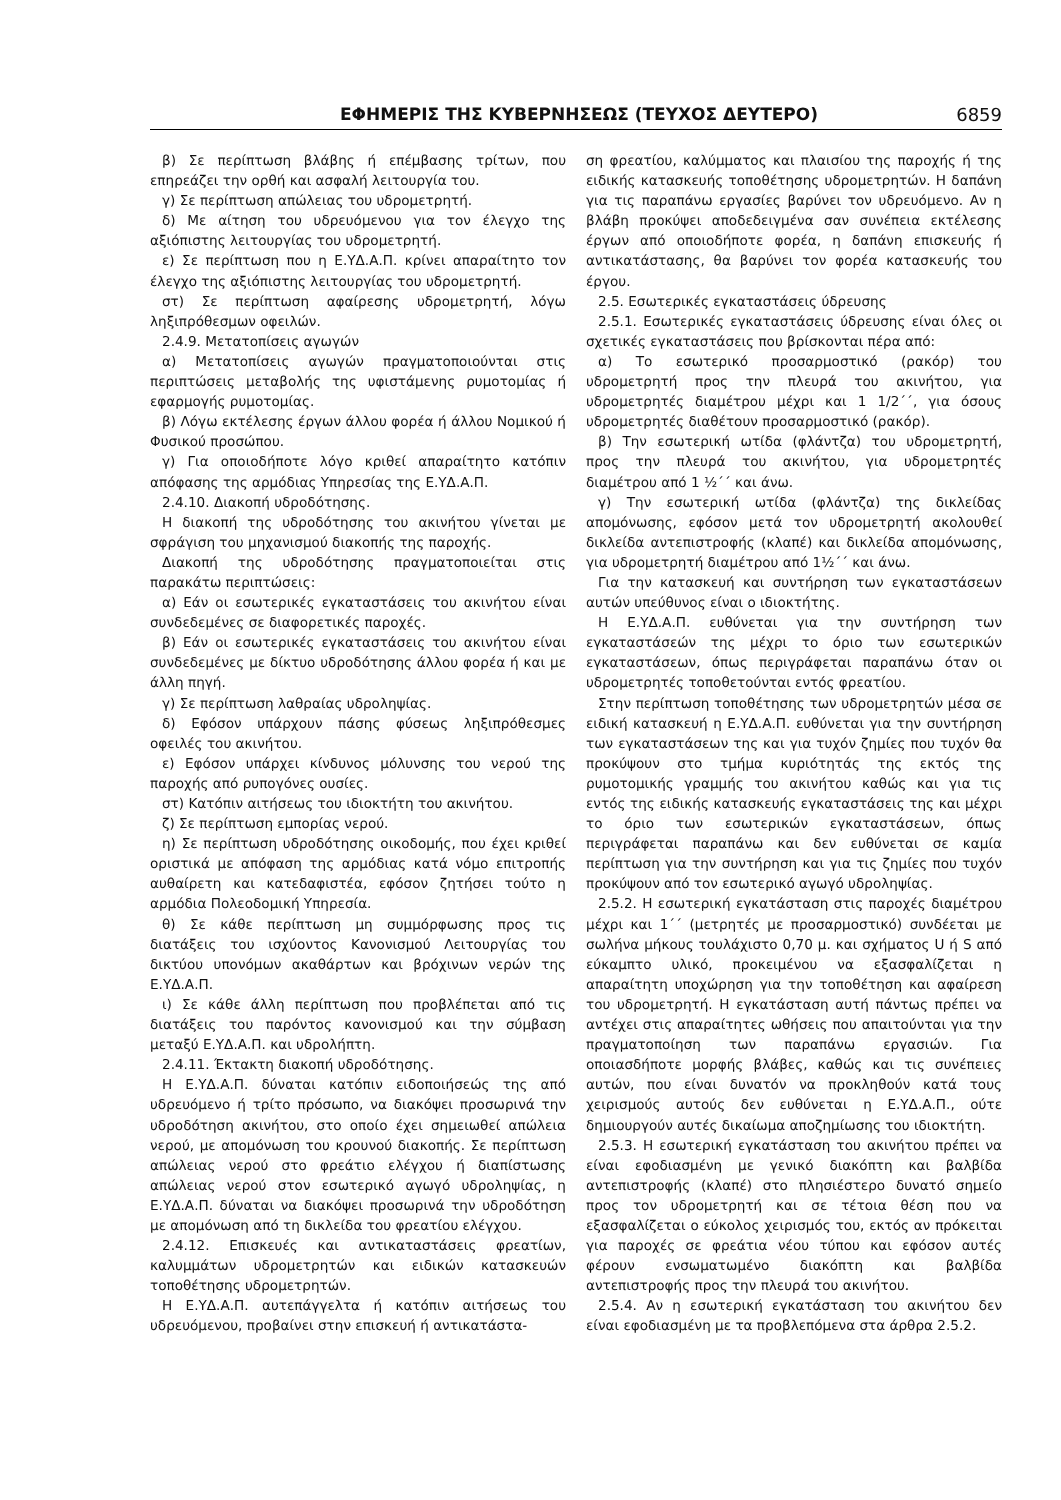ΕΦΗΜΕΡΙΣ ΤΗΣ ΚΥΒΕΡΝΗΣΕΩΣ (ΤΕΥΧΟΣ ΔΕΥΤΕΡΟ) 6859
β) Σε περίπτωση βλάβης ή επέμβασης τρίτων, που επηρεάζει την ορθή και ασφαλή λειτουργία του.
γ) Σε περίπτωση απώλειας του υδρομετρητή.
δ) Με αίτηση του υδρευόμενου για τον έλεγχο της αξιόπιστης λειτουργίας του υδρομετρητή.
ε) Σε περίπτωση που η Ε.ΥΔ.Α.Π. κρίνει απαραίτητο τον έλεγχο της αξιόπιστης λειτουργίας του υδρομετρητή.
στ) Σε περίπτωση αφαίρεσης υδρομετρητή, λόγω ληξιπρόθεσμων οφειλών.
2.4.9. Μετατοπίσεις αγωγών
α) Μετατοπίσεις αγωγών πραγματοποιούνται στις περιπτώσεις μεταβολής της υφιστάμενης ρυμοτομίας ή εφαρμογής ρυμοτομίας.
β) Λόγω εκτέλεσης έργων άλλου φορέα ή άλλου Νομικού ή Φυσικού προσώπου.
γ) Για οποιοδήποτε λόγο κριθεί απαραίτητο κατόπιν απόφασης της αρμόδιας Υπηρεσίας της Ε.ΥΔ.Α.Π.
2.4.10. Διακοπή υδροδότησης.
Η διακοπή της υδροδότησης του ακινήτου γίνεται με σφράγιση του μηχανισμού διακοπής της παροχής.
Διακοπή της υδροδότησης πραγματοποιείται στις παρακάτω περιπτώσεις:
α) Εάν οι εσωτερικές εγκαταστάσεις του ακινήτου είναι συνδεδεμένες σε διαφορετικές παροχές.
β) Εάν οι εσωτερικές εγκαταστάσεις του ακινήτου είναι συνδεδεμένες με δίκτυο υδροδότησης άλλου φορέα ή και με άλλη πηγή.
γ) Σε περίπτωση λαθραίας υδροληψίας.
δ) Εφόσον υπάρχουν πάσης φύσεως ληξιπρόθεσμες οφειλές του ακινήτου.
ε) Εφόσον υπάρχει κίνδυνος μόλυνσης του νερού της παροχής από ρυπογόνες ουσίες.
στ) Κατόπιν αιτήσεως του ιδιοκτήτη του ακινήτου.
ζ) Σε περίπτωση εμπορίας νερού.
η) Σε περίπτωση υδροδότησης οικοδομής, που έχει κριθεί οριστικά με απόφαση της αρμόδιας κατά νόμο επιτροπής αυθαίρετη και κατεδαφιστέα, εφόσον ζητήσει τούτο η αρμόδια Πολεοδομική Υπηρεσία.
θ) Σε κάθε περίπτωση μη συμμόρφωσης προς τις διατάξεις του ισχύοντος Κανονισμού Λειτουργίας του δικτύου υπονόμων ακαθάρτων και βρόχινων νερών της Ε.ΥΔ.Α.Π.
ι) Σε κάθε άλλη περίπτωση που προβλέπεται από τις διατάξεις του παρόντος κανονισμού και την σύμβαση μεταξύ Ε.ΥΔ.Α.Π. και υδρολήπτη.
2.4.11. Έκτακτη διακοπή υδροδότησης.
Η Ε.ΥΔ.Α.Π. δύναται κατόπιν ειδοποιήσεώς της από υδρευόμενο ή τρίτο πρόσωπο, να διακόψει προσωρινά την υδροδότηση ακινήτου, στο οποίο έχει σημειωθεί απώλεια νερού, με απομόνωση του κρουνού διακοπής. Σε περίπτωση απώλειας νερού στο φρεάτιο ελέγχου ή διαπίστωσης απώλειας νερού στον εσωτερικό αγωγό υδροληψίας, η Ε.ΥΔ.Α.Π. δύναται να διακόψει προσωρινά την υδροδότηση με απομόνωση από τη δικλείδα του φρεατίου ελέγχου.
2.4.12. Επισκευές και αντικαταστάσεις φρεατίων, καλυμμάτων υδρομετρητών και ειδικών κατασκευών τοποθέτησης υδρομετρητών.
Η Ε.ΥΔ.Α.Π. αυτεπάγγελτα ή κατόπιν αιτήσεως του υδρευόμενου, προβαίνει στην επισκευή ή αντικατάστα-
ση φρεατίου, καλύμματος και πλαισίου της παροχής ή της ειδικής κατασκευής τοποθέτησης υδρομετρητών. Η δαπάνη για τις παραπάνω εργασίες βαρύνει τον υδρευόμενο. Αν η βλάβη προκύψει αποδεδειγμένα σαν συνέπεια εκτέλεσης έργων από οποιοδήποτε φορέα, η δαπάνη επισκευής ή αντικατάστασης, θα βαρύνει τον φορέα κατασκευής του έργου.
2.5. Εσωτερικές εγκαταστάσεις ύδρευσης
2.5.1. Εσωτερικές εγκαταστάσεις ύδρευσης είναι όλες οι σχετικές εγκαταστάσεις που βρίσκονται πέρα από:
α) Το εσωτερικό προσαρμοστικό (ρακόρ) του υδρομετρητή προς την πλευρά του ακινήτου, για υδρομετρητές διαμέτρου μέχρι και 1 1/2΄΄, για όσους υδρομετρητές διαθέτουν προσαρμοστικό (ρακόρ).
β) Την εσωτερική ωτίδα (φλάντζα) του υδρομετρητή, προς την πλευρά του ακινήτου, για υδρομετρητές διαμέτρου από 1 ½΄΄ και άνω.
γ) Την εσωτερική ωτίδα (φλάντζα) της δικλείδας απομόνωσης, εφόσον μετά τον υδρομετρητή ακολουθεί δικλείδα αντεπιστροφής (κλαπέ) και δικλείδα απομόνωσης, για υδρομετρητή διαμέτρου από 1½΄΄ και άνω.
Για την κατασκευή και συντήρηση των εγκαταστάσεων αυτών υπεύθυνος είναι ο ιδιοκτήτης.
Η Ε.ΥΔ.Α.Π. ευθύνεται για την συντήρηση των εγκαταστάσεών της μέχρι το όριο των εσωτερικών εγκαταστάσεων, όπως περιγράφεται παραπάνω όταν οι υδρομετρητές τοποθετούνται εντός φρεατίου.
Στην περίπτωση τοποθέτησης των υδρομετρητών μέσα σε ειδική κατασκευή η Ε.ΥΔ.Α.Π. ευθύνεται για την συντήρηση των εγκαταστάσεων της και για τυχόν ζημίες που τυχόν θα προκύψουν στο τμήμα κυριότητάς της εκτός της ρυμοτομικής γραμμής του ακινήτου καθώς και για τις εντός της ειδικής κατασκευής εγκαταστάσεις της και μέχρι το όριο των εσωτερικών εγκαταστάσεων, όπως περιγράφεται παραπάνω και δεν ευθύνεται σε καμία περίπτωση για την συντήρηση και για τις ζημίες που τυχόν προκύψουν από τον εσωτερικό αγωγό υδροληψίας.
2.5.2. Η εσωτερική εγκατάσταση στις παροχές διαμέτρου μέχρι και 1΄΄ (μετρητές με προσαρμοστικό) συνδέεται με σωλήνα μήκους τουλάχιστο 0,70 μ. και σχήματος U ή S από εύκαμπτο υλικό, προκειμένου να εξασφαλίζεται η απαραίτητη υποχώρηση για την τοποθέτηση και αφαίρεση του υδρομετρητή. Η εγκατάσταση αυτή πάντως πρέπει να αντέχει στις απαραίτητες ωθήσεις που απαιτούνται για την πραγματοποίηση των παραπάνω εργασιών. Για οποιασδήποτε μορφής βλάβες, καθώς και τις συνέπειες αυτών, που είναι δυνατόν να προκληθούν κατά τους χειρισμούς αυτούς δεν ευθύνεται η Ε.ΥΔ.Α.Π., ούτε δημιουργούν αυτές δικαίωμα αποζημίωσης του ιδιοκτήτη.
2.5.3. Η εσωτερική εγκατάσταση του ακινήτου πρέπει να είναι εφοδιασμένη με γενικό διακόπτη και βαλβίδα αντεπιστροφής (κλαπέ) στο πλησιέστερο δυνατό σημείο προς τον υδρομετρητή και σε τέτοια θέση που να εξασφαλίζεται ο εύκολος χειρισμός του, εκτός αν πρόκειται για παροχές σε φρεάτια νέου τύπου και εφόσον αυτές φέρουν ενσωματωμένο διακόπτη και βαλβίδα αντεπιστροφής προς την πλευρά του ακινήτου.
2.5.4. Αν η εσωτερική εγκατάσταση του ακινήτου δεν είναι εφοδιασμένη με τα προβλεπόμενα στα άρθρα 2.5.2.